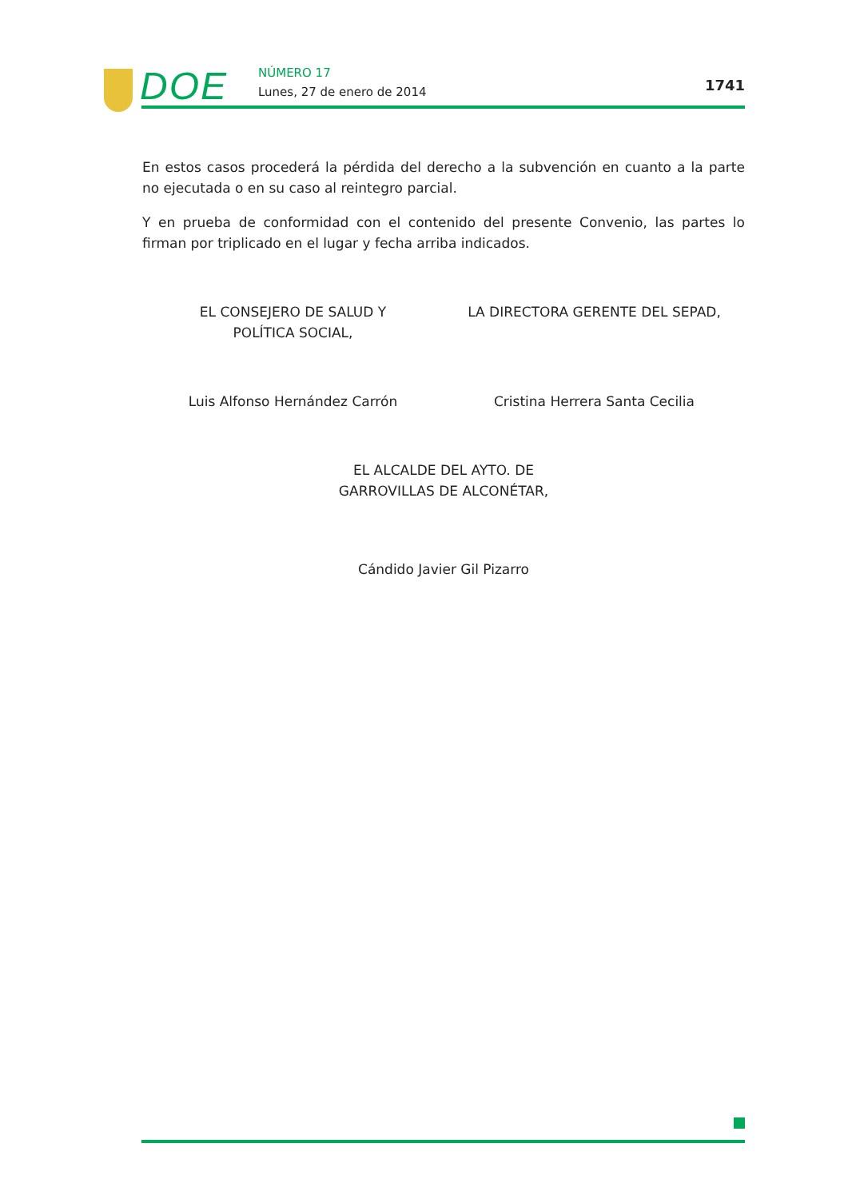DOE NÚMERO 17
Lunes, 27 de enero de 2014 1741
En estos casos procederá la pérdida del derecho a la subvención en cuanto a la parte no ejecutada o en su caso al reintegro parcial.
Y en prueba de conformidad con el contenido del presente Convenio, las partes lo firman por triplicado en el lugar y fecha arriba indicados.
EL CONSEJERO DE SALUD Y
POLÍTICA SOCIAL,
LA DIRECTORA GERENTE DEL SEPAD,
Luis Alfonso Hernández Carrón Cristina Herrera Santa Cecilia
EL ALCALDE DEL AYTO. DE
GARROVILLAS DE ALCONÉTAR,
Cándido Javier Gil Pizarro